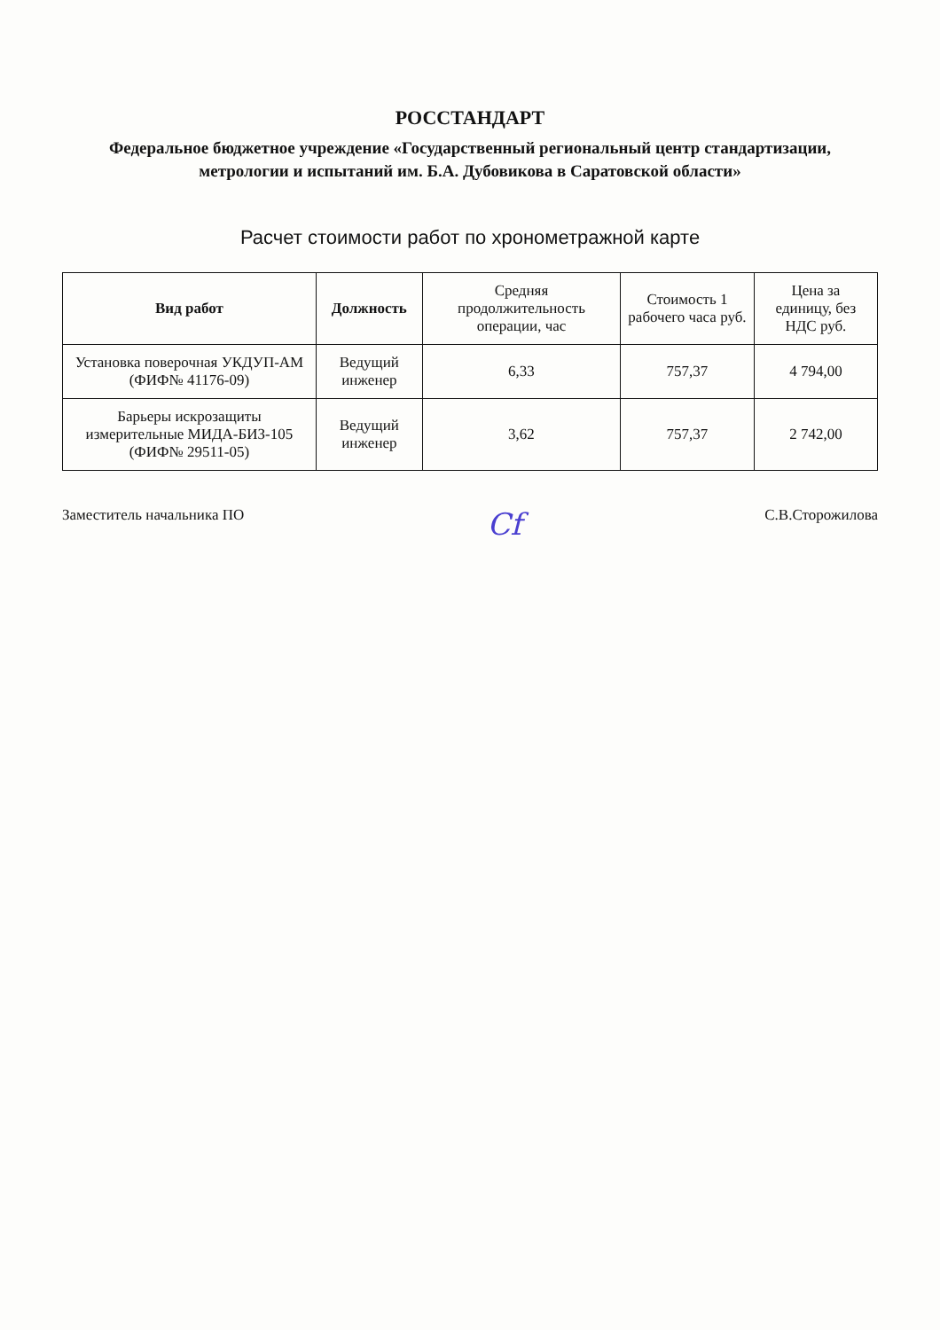РОССТАНДАРТ
Федеральное бюджетное учреждение «Государственный региональный центр стандартизации, метрологии и испытаний им. Б.А. Дубовикова в Саратовской области»
Расчет стоимости работ по хронометражной карте
| Вид работ | Должность | Средняя продолжительность операции, час | Стоимость 1 рабочего часа руб. | Цена за единицу, без НДС руб. |
| --- | --- | --- | --- | --- |
| Установка поверочная УКДУП-АМ (ФИФ№ 41176-09) | Ведущий инженер | 6,33 | 757,37 | 4 794,00 |
| Барьеры искрозащиты измерительные МИДА-БИЗ-105 (ФИФ№ 29511-05) | Ведущий инженер | 3,62 | 757,37 | 2 742,00 |
Заместитель начальника ПО Сf С.В.Сторожилова